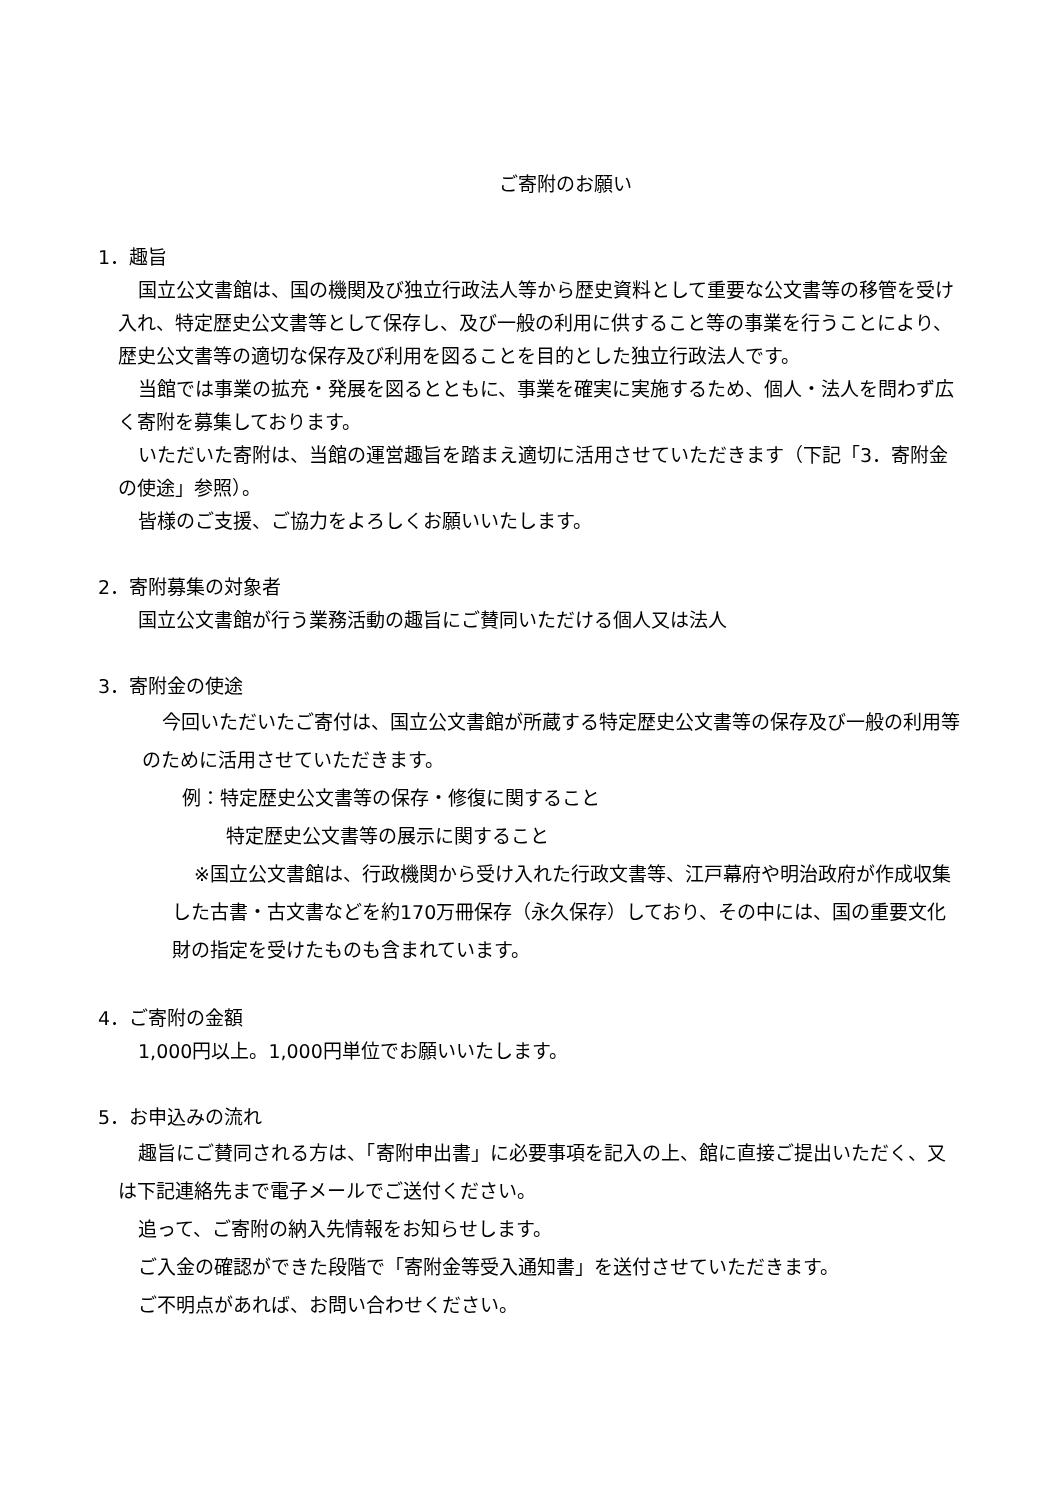ご寄附のお願い
1．趣旨
国立公文書館は、国の機関及び独立行政法人等から歴史資料として重要な公文書等の移管を受け入れ、特定歴史公文書等として保存し、及び一般の利用に供すること等の事業を行うことにより、歴史公文書等の適切な保存及び利用を図ることを目的とした独立行政法人です。
当館では事業の拡充・発展を図るとともに、事業を確実に実施するため、個人・法人を問わず広く寄附を募集しております。
いただいた寄附は、当館の運営趣旨を踏まえ適切に活用させていただきます（下記「3．寄附金の使途」参照）。
皆様のご支援、ご協力をよろしくお願いいたします。
2．寄附募集の対象者
国立公文書館が行う業務活動の趣旨にご賛同いただける個人又は法人
3．寄附金の使途
今回いただいたご寄付は、国立公文書館が所蔵する特定歴史公文書等の保存及び一般の利用等のために活用させていただきます。
例：特定歴史公文書等の保存・修復に関すること
特定歴史公文書等の展示に関すること
※国立公文書館は、行政機関から受け入れた行政文書等、江戸幕府や明治政府が作成収集した古書・古文書などを約170万冊保存（永久保存）しており、その中には、国の重要文化財の指定を受けたものも含まれています。
4．ご寄附の金額
1,000円以上。1,000円単位でお願いいたします。
5．お申込みの流れ
趣旨にご賛同される方は、「寄附申出書」に必要事項を記入の上、館に直接ご提出いただく、又は下記連絡先まで電子メールでご送付ください。
追って、ご寄附の納入先情報をお知らせします。
ご入金の確認ができた段階で「寄附金等受入通知書」を送付させていただきます。
ご不明点があれば、お問い合わせください。